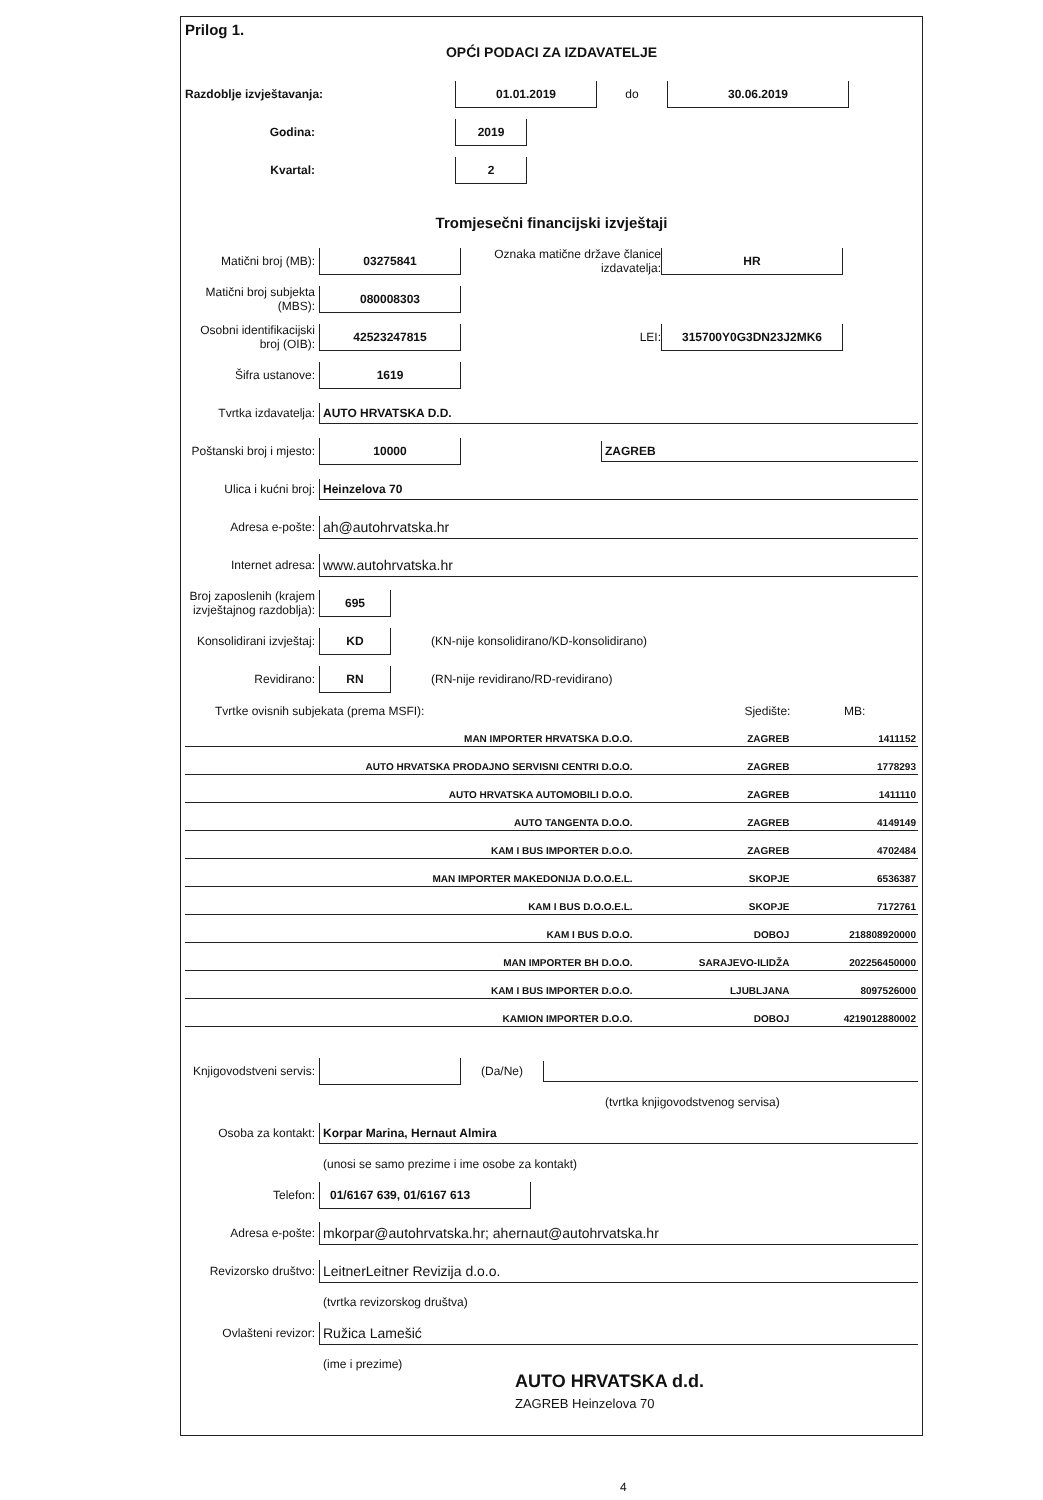Prilog 1.
OPĆI PODACI ZA IZDAVATELJE
Razdoblje izvještavanja: 01.01.2019 do 30.06.2019
Godina: 2019
Kvartal: 2
Tromjesečni financijski izvještaji
Matični broj (MB): 03275841 Oznaka matične države članice izdavatelja: HR
Matični broj subjekta (MBS): 080008303
Osobni identifikacijski broj (OIB): 42523247815 LEI: 315700Y0G3DN23J2MK6
Šifra ustanove: 1619
Tvrtka izdavatelja: AUTO HRVATSKA D.D.
Poštanski broj i mjesto: 10000 ZAGREB
Ulica i kućni broj: Heinzelova 70
Adresa e-pošte: ah@autohrvatska.hr
Internet adresa: www.autohrvatska.hr
Broj zaposlenih (krajem izvještajnog razdoblja): 695
Konsolidirani izvještaj: KD (KN-nije konsolidirano/KD-konsolidirano)
Revidirano: RN (RN-nije revidirano/RD-revidirano)
| Tvrtke ovisnih subjekata (prema MSFI): | Sjedište: | MB: |
| --- | --- | --- |
| MAN IMPORTER HRVATSKA D.O.O. | ZAGREB | 1411152 |
| AUTO HRVATSKA PRODAJNO SERVISNI CENTRI D.O.O. | ZAGREB | 1778293 |
| AUTO HRVATSKA AUTOMOBILI D.O.O. | ZAGREB | 1411110 |
| AUTO TANGENTA D.O.O. | ZAGREB | 4149149 |
| KAM I BUS IMPORTER D.O.O. | ZAGREB | 4702484 |
| MAN IMPORTER MAKEDONIJA D.O.O.E.L. | SKOPJE | 6536387 |
| KAM I BUS D.O.O.E.L. | SKOPJE | 7172761 |
| KAM I BUS D.O.O. | DOBOJ | 218808920000 |
| MAN IMPORTER BH D.O.O. | SARAJEVO-ILIDŽA | 202256450000 |
| KAM I BUS IMPORTER D.O.O. | LJUBLJANA | 8097526000 |
| KAMION IMPORTER D.O.O. | DOBOJ | 4219012880002 |
Knjigovodstveni servis: (Da/Ne)
(tvrtka knjigovodstvenog servisa)
Osoba za kontakt: Korpar Marina, Hernaut Almira
(unosi se samo prezime i ime osobe za kontakt)
Telefon: 01/6167 639, 01/6167 613
Adresa e-pošte: mkorpar@autohrvatska.hr; ahernaut@autohrvatska.hr
Revizorsko društvo: LeitnerLeitner Revizija d.o.o.
(tvrtka revizorskog društva)
Ovlašteni revizor: Ružica Lamešić
(ime i prezime)
AUTO HRVATSKA d.d.
ZAGREB Heinzelova 70
4